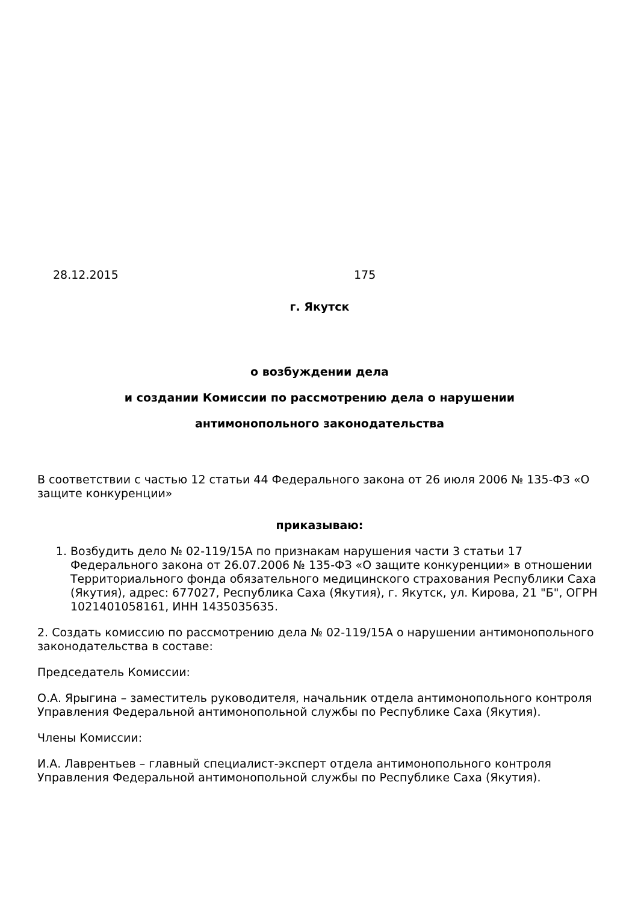28.12.2015 175
г. Якутск
о возбуждении дела
и создании Комиссии по рассмотрению дела о нарушении
антимонопольного законодательства
В соответствии с частью 12 статьи 44 Федерального закона от 26 июля 2006 № 135-ФЗ «О защите конкуренции»
приказываю:
1. Возбудить дело № 02-119/15А по признакам нарушения части 3 статьи 17 Федерального закона от 26.07.2006 № 135-ФЗ «О защите конкуренции» в отношении Территориального фонда обязательного медицинского страхования Республики Саха (Якутия), адрес: 677027, Республика Саха (Якутия), г. Якутск, ул. Кирова, 21 "Б", ОГРН 1021401058161, ИНН 1435035635.
2. Создать комиссию по рассмотрению дела № 02-119/15А о нарушении антимонопольного законодательства в составе:
Председатель Комиссии:
О.А. Ярыгина – заместитель руководителя, начальник отдела антимонопольного контроля Управления Федеральной антимонопольной службы по Республике Саха (Якутия).
Члены Комиссии:
И.А. Лаврентьев – главный специалист-эксперт отдела антимонопольного контроля Управления Федеральной антимонопольной службы по Республике Саха (Якутия).